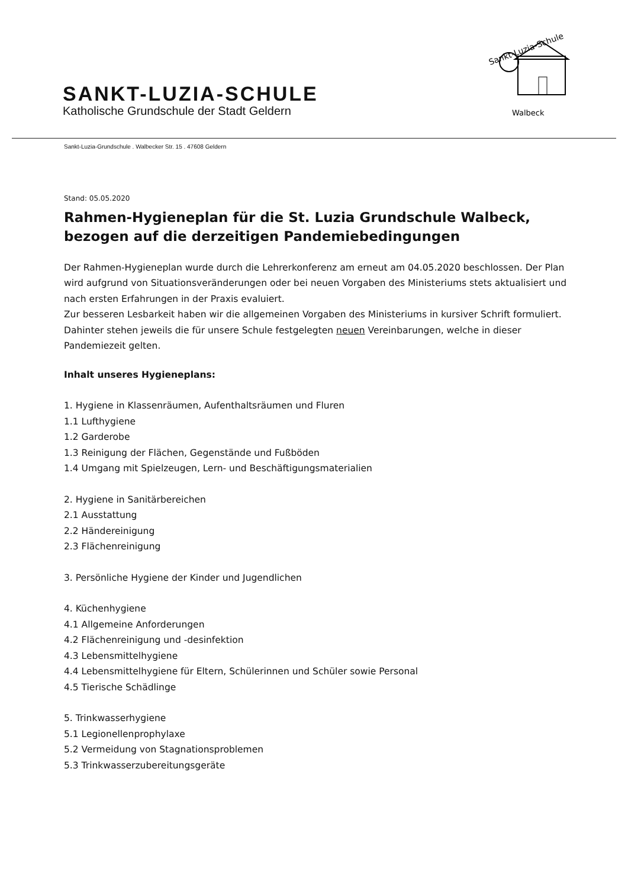Sankt-Luzia-Schule
Walbeck
SANKT-LUZIA-SCHULE
Katholische Grundschule der Stadt Geldern
Sankt-Luzia-Grundschule . Walbecker Str. 15 . 47608 Geldern
Stand: 05.05.2020
Rahmen-Hygieneplan für die St. Luzia Grundschule Walbeck, bezogen auf die derzeitigen Pandemiebedingungen
Der Rahmen-Hygieneplan wurde durch die Lehrerkonferenz am erneut am 04.05.2020 beschlossen. Der Plan wird aufgrund von Situationsveränderungen oder bei neuen Vorgaben des Ministeriums stets aktualisiert und nach ersten Erfahrungen in der Praxis evaluiert.
Zur besseren Lesbarkeit haben wir die allgemeinen Vorgaben des Ministeriums in kursiver Schrift formuliert. Dahinter stehen jeweils die für unsere Schule festgelegten neuen Vereinbarungen, welche in dieser Pandemiezeit gelten.
Inhalt unseres Hygieneplans:
1. Hygiene in Klassenräumen, Aufenthaltsräumen und Fluren
1.1 Lufthygiene
1.2 Garderobe
1.3 Reinigung der Flächen, Gegenstände und Fußböden
1.4 Umgang mit Spielzeugen, Lern- und Beschäftigungsmaterialien
2. Hygiene in Sanitärbereichen
2.1 Ausstattung
2.2 Händereinigung
2.3 Flächenreinigung
3. Persönliche Hygiene der Kinder und Jugendlichen
4. Küchenhygiene
4.1 Allgemeine Anforderungen
4.2 Flächenreinigung und -desinfektion
4.3 Lebensmittelhygiene
4.4 Lebensmittelhygiene für Eltern, Schülerinnen und Schüler sowie Personal
4.5 Tierische Schädlinge
5. Trinkwasserhygiene
5.1 Legionellenprophylaxe
5.2 Vermeidung von Stagnationsproblemen
5.3 Trinkwasserzubereitungsgeräte